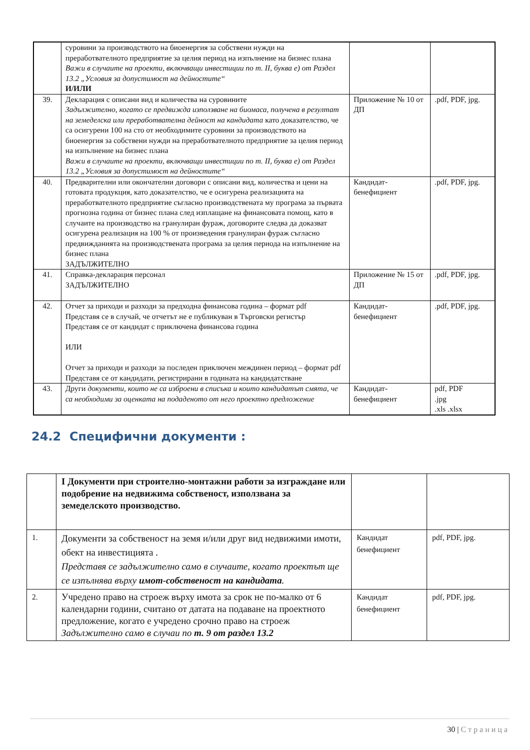| | суровини за производството на биоенергия за собствени нужди на преработвателното предприятие за целия период на изпълнение на бизнес плана Важи в случаите на проекти, включващи инвестиции по т. II, буква е) от Раздел 13.2 „Условия за допустимост на дейностите“ И/ИЛИ | | |
| 39. | Декларация с описани вид и количества на суровините Задължително, когато се предвижда използване на биомаса, получена в резултат на земеделска или преработвателна дейност на кандидата като доказателство, че са осигурени 100 на сто от необходимите суровини за производството на биоенергия за собствени нужди на преработвателното предприятие за целия период на изпълнение на бизнес плана Важи в случаите на проекти, включващи инвестиции по т. II, буква е) от Раздел 13.2 „Условия за допустимост на дейностите“ | Приложение № 10 от ДП | .pdf, PDF, jpg. |
| 40. | Предварителни или окончателни договори с описани вид, количества и цени на готовата продукция, като доказателство, че е осигурена реализацията на преработвателното предприятие съгласно производствената му програма за първата прогнозна година от бизнес плана след изплащане на финансовата помощ, като в случаите на производство на гранулиран фураж, договорите следва да доказват осигурена реализация на 100 % от произведения гранулиран фураж съгласно предвижданията на производствената програма за целия периода на изпълнение на бизнес плана ЗАДЪЛЖИТЕЛНО | Кандидат-бенефициент | .pdf, PDF, jpg. |
| 41. | Справка-декларация персонал ЗАДЪЛЖИТЕЛНО | Приложение № 15 от ДП | .pdf, PDF, jpg. |
| 42. | Отчет за приходи и разходи за предходна финансова година – формат pdf Представя се в случай, че отчетът не е публикуван в Търговски регистър Представя се от кандидат с приключена финансова година ИЛИ Отчет за приходи и разходи за последен приключен междинен период – формат pdf Представя се от кандидати, регистрирани в годината на кандидатстване | Кандидат-бенефициент | .pdf, PDF, jpg. |
| 43. | Други документи, които не са изброени в списъка и които кандидатът смята, че са необходими за оценката на подаденото от него проектно предложение | Кандидат-бенефициент | pdf, PDF .jpg .xls .xlsx |
24.2 Специфични документи :
| | I Документи при строително-монтажни работи за изграждане или подобрение на недвижима собственост, използвана за земеделското производство. | | |
| 1. | Документи за собственост на земя и/или друг вид недвижими имоти, обект на инвестицията . Представя се задължително само в случаите, когато проектът ще се изпълнява върху имот-собственост на кандидата . | Кандидат бенефициент | pdf, PDF, jpg. |
| 2. | Учредено право на строеж върху имота за срок не по-малко от 6 календарни години, считано от датата на подаване на проектното предложение, когато е учредено срочно право на строеж Задължително само в случаи по т. 9 от раздел 13.2 | Кандидат бенефициент | pdf, PDF, jpg. |
30 | Страница